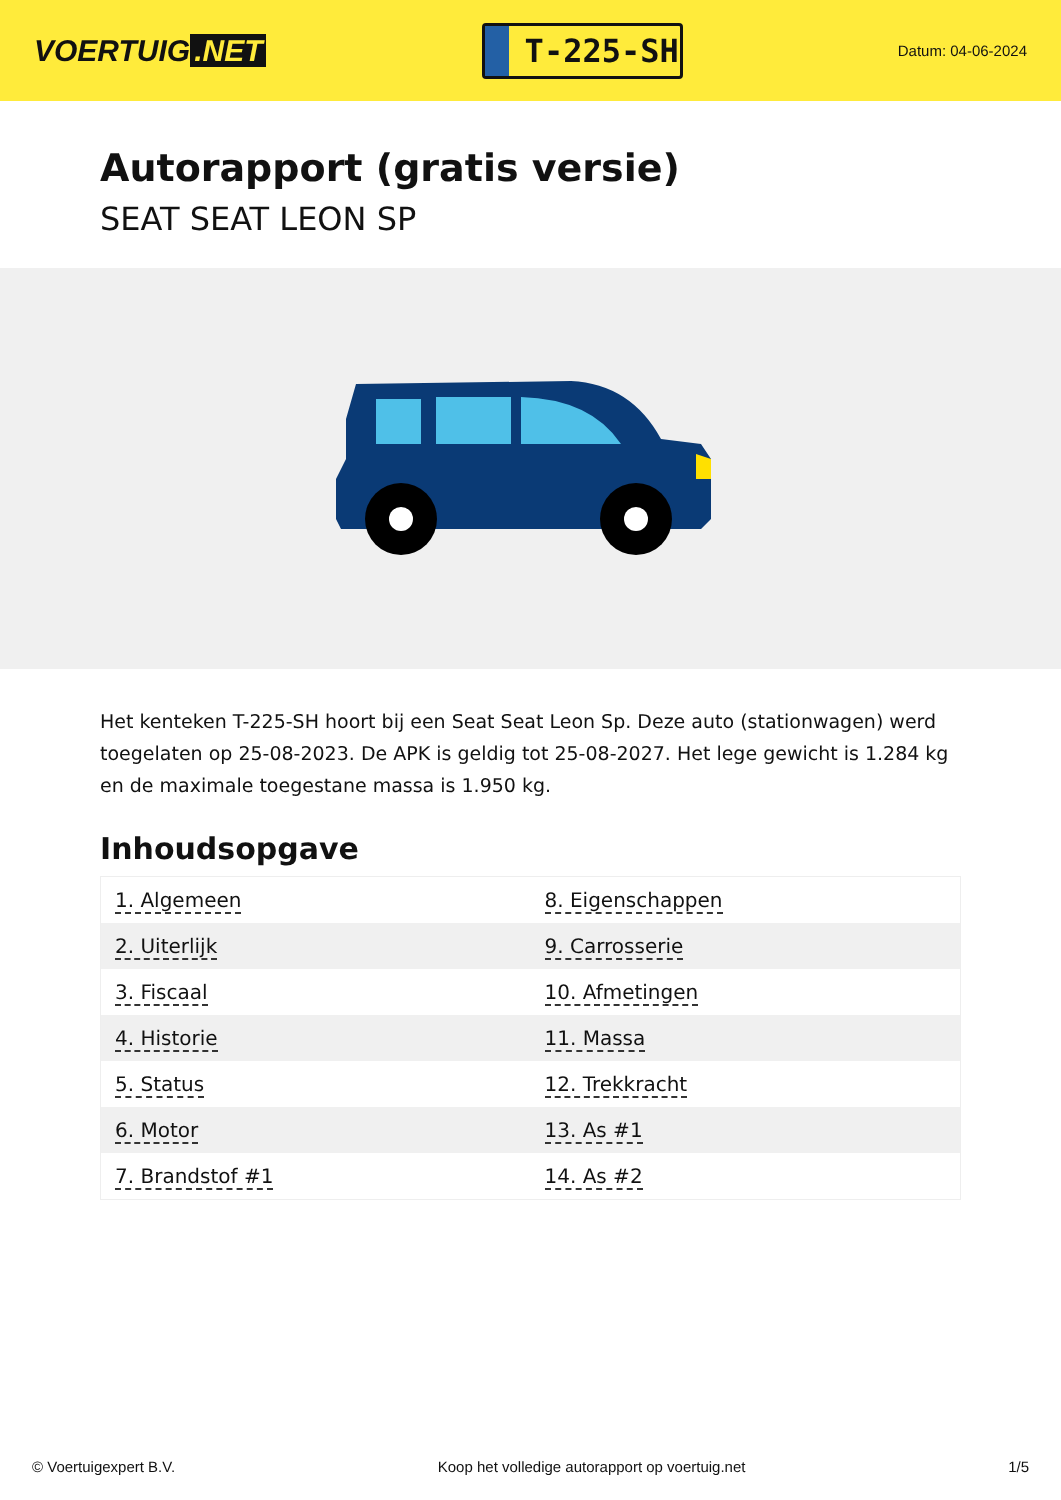VOERTUIG.NET
T-225-SH
Datum: 04-06-2024
Autorapport (gratis versie)
SEAT SEAT LEON SP
Het kenteken T-225-SH hoort bij een Seat Seat Leon Sp. Deze auto (stationwagen) werd toegelaten op 25-08-2023. De APK is geldig tot 25-08-2027. Het lege gewicht is 1.284 kg en de maximale toegestane massa is 1.950 kg.
Inhoudsopgave
| 1. Algemeen | 8. Eigenschappen |
| 2. Uiterlijk | 9. Carrosserie |
| 3. Fiscaal | 10. Afmetingen |
| 4. Historie | 11. Massa |
| 5. Status | 12. Trekkracht |
| 6. Motor | 13. As #1 |
| 7. Brandstof #1 | 14. As #2 |
© Voertuigexpert B.V. Koop het volledige autorapport op voertuig.net 1/5